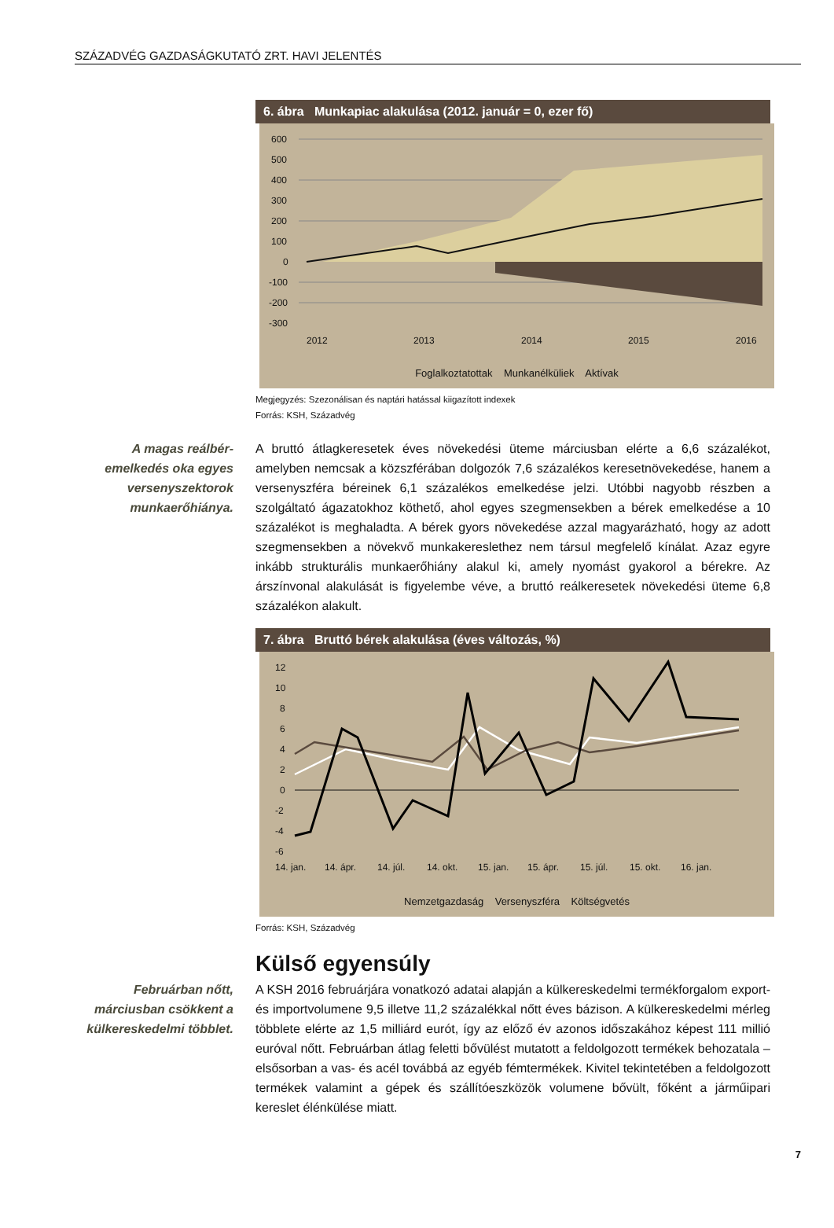SZÁZADVÉG GAZDASÁGKUTATÓ ZRT. HAVI JELENTÉS
6. ábra Munkapiac alakulása (2012. január = 0, ezer fő)
600
500
400
300
200
100
0
-100
-200
-300
2012
2013
2014
2015
2016
Foglalkoztatottak Munkanélküliek Aktívak
Megjegyzés: Szezonálisan és naptári hatással kiigazított indexek
Forrás: KSH, Századvég
A magas reálbér-emelkedés oka egyes versenyszektorok munkaerőhiánya.
A bruttó átlagkeresetek éves növekedési üteme márciusban elérte a 6,6 százalékot, amelyben nemcsak a közszférában dolgozók 7,6 százalékos keresetnövekedése, hanem a versenyszféra béreinek 6,1 százalékos emelkedése jelzi. Utóbbi nagyobb részben a szolgáltató ágazatokhoz köthető, ahol egyes szegmensekben a bérek emelkedése a 10 százalékot is meghaladta. A bérek gyors növekedése azzal magyarázható, hogy az adott szegmensekben a növekvő munkakereslethez nem társul megfelelő kínálat. Azaz egyre inkább strukturális munkaerőhiány alakul ki, amely nyomást gyakorol a bérekre. Az árszínvonal alakulását is figyelembe véve, a bruttó reálkeresetek növekedési üteme 6,8 százalékon alakult.
7. ábra Bruttó bérek alakulása (éves változás, %)
12
10
8
6
4
2
0
-2
-4
-6
14. jan.
14. ápr.
14. júl.
14. okt.
15. jan.
15. ápr.
15. júl.
15. okt.
16. jan.
Nemzetgazdaság Versenyszféra Költségvetés
Forrás: KSH, Századvég
Külső egyensúly
Februárban nőtt, márciusban csökkent a külkereskedelmi többlet.
A KSH 2016 februárjára vonatkozó adatai alapján a külkereskedelmi termékforgalom export- és importvolumene 9,5 illetve 11,2 százalékkal nőtt éves bázison. A külkereskedelmi mérleg többlete elérte az 1,5 milliárd eurót, így az előző év azonos időszakához képest 111 millió euróval nőtt. Februárban átlag feletti bővülést mutatott a feldolgozott termékek behozatala – elsősorban a vas- és acél továbbá az egyéb fémtermékek. Kivitel tekintetében a feldolgozott termékek valamint a gépek és szállítóeszközök volumene bővült, főként a járműipari kereslet élénkülése miatt.
7